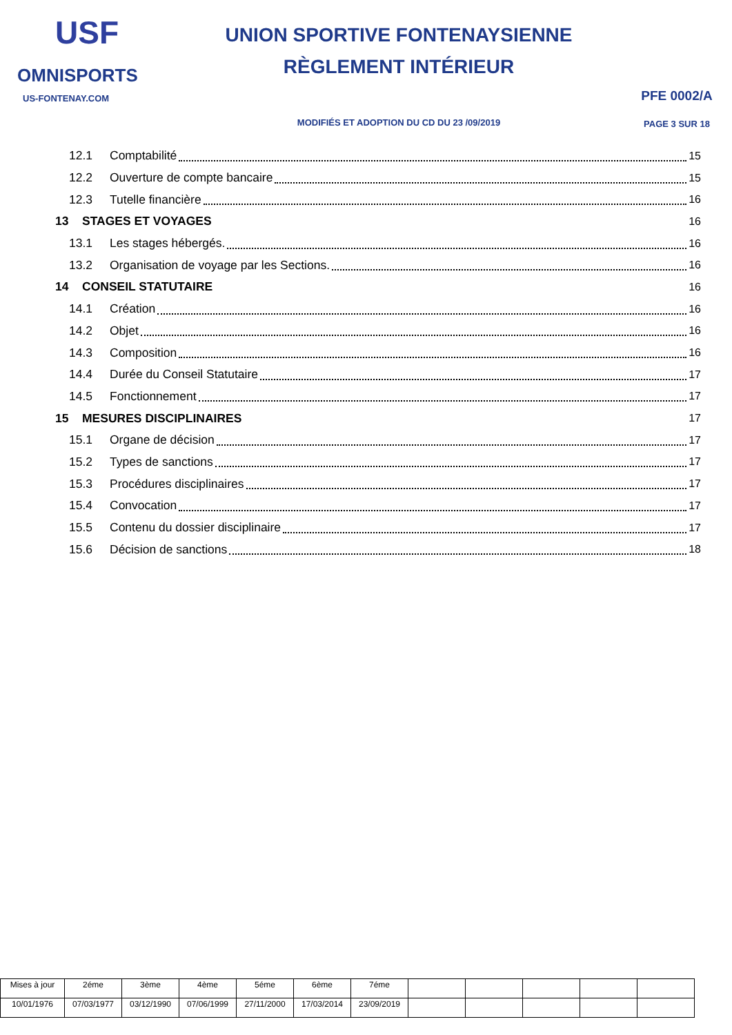USF
OMNISPORTS
US-FONTENAY.COM
UNION SPORTIVE FONTENAYSIENNE
RÈGLEMENT INTÉRIEUR
MODIFIÉS ET ADOPTION DU CD DU 23 /09/2019
PFE 0002/A
PAGE 3 SUR 18
12.1 Comptabilité 15
12.2 Ouverture de compte bancaire 15
12.3 Tutelle financière 16
13 STAGES ET VOYAGES 16
13.1 Les stages hébergés. 16
13.2 Organisation de voyage par les Sections. 16
14 CONSEIL STATUTAIRE 16
14.1 Création 16
14.2 Objet 16
14.3 Composition 16
14.4 Durée du Conseil Statutaire 17
14.5 Fonctionnement 17
15 MESURES DISCIPLINAIRES 17
15.1 Organe de décision 17
15.2 Types de sanctions 17
15.3 Procédures disciplinaires 17
15.4 Convocation 17
15.5 Contenu du dossier disciplinaire 17
15.6 Décision de sanctions 18
| Mises à jour | 2éme | 3ème | 4ème | 5éme | 6ème | 7éme | | | | | |
| 10/01/1976 | 07/03/1977 | 03/12/1990 | 07/06/1999 | 27/11/2000 | 17/03/2014 | 23/09/2019 | | | | | |